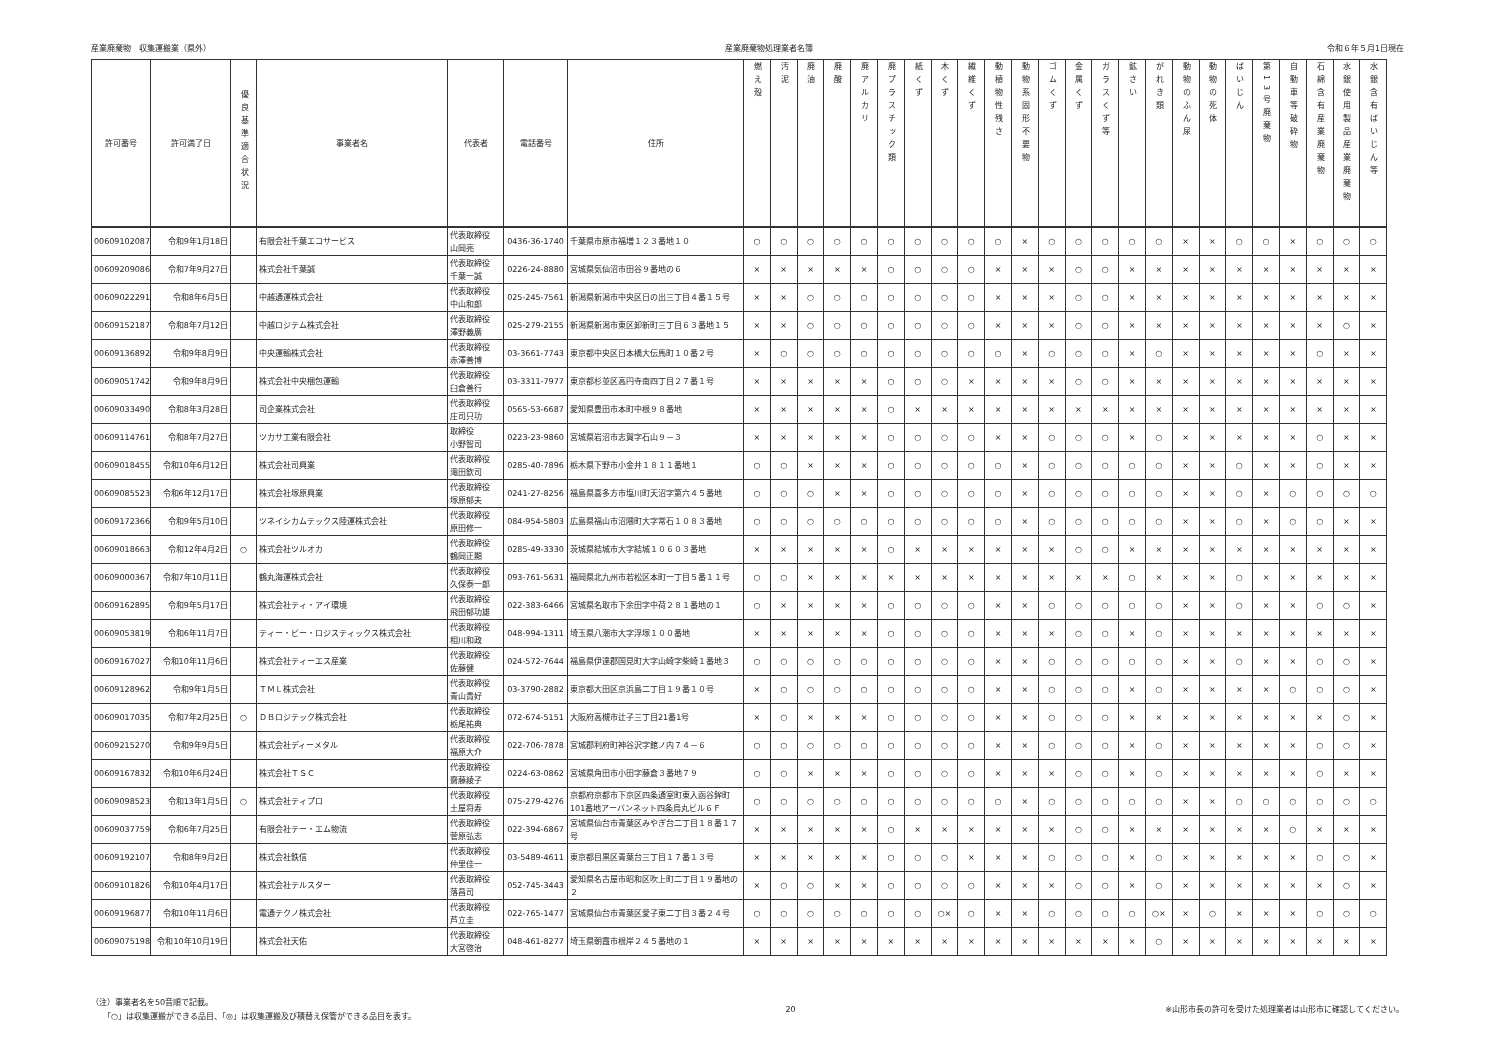産業廃棄物　収集運搬業（県外） 産業廃棄物処理業者名簿 令和６年５月1日現在
| 許可番号 | 許可満了日 | 優良基準適合状況 | 事業者名 | 代表者 | 電話番号 | 住所 | 燃え殻 | 汚泥 | 廃油 | 廃酸 | 廃アルカリ | 廃プラスチック類 | 紙くず | 木くず | 繊維くず | 動植物性残さ | 動物系固形不要物 | ゴムくず | 金属くず | ガラスくず等 | 鉱さい | がれき類 | 動物のふん尿 | 動物の死体 | ばいじん | 第13号廃棄物 | 自動車等破砕物 | 石綿含有産業廃棄物 | 水銀使用製品産業廃棄物 | 水銀含有ばいじん等 |
| --- | --- | --- | --- | --- | --- | --- | --- | --- | --- | --- | --- | --- | --- | --- | --- | --- | --- | --- | --- | --- | --- | --- | --- | --- | --- | --- | --- | --- | --- | --- |
| 00609102087 | 令和9年1月18日 | | 有限会社千葉エコサービス | 代表取締役 山岡亮 | 0436-36-1740 | 千葉県市原市福増１２３番地１０ | ○ | ○ | ○ | ○ | ○ | ○ | ○ | ○ | ○ | ○ | × | ○ | ○ | ○ | ○ | ○ | × | × | ○ | ○ | × | ○ | ○ | ○ |
| 00609209086 | 令和7年9月27日 | | 株式会社千葉誠 | 代表取締役 千葉一誠 | 0226-24-8880 | 宮城県気仙沼市田谷９番地の６ | × | × | × | × | × | ○ | ○ | ○ | ○ | × | × | × | ○ | ○ | × | × | × | × | × | × | × | × | × | × |
| 00609022291 | 令和8年6月5日 | | 中越通運株式会社 | 代表取締役 中山和郎 | 025-245-7561 | 新潟県新潟市中央区日の出三丁目４番１５号 | × | × | ○ | ○ | ○ | ○ | ○ | ○ | ○ | × | × | × | ○ | ○ | × | × | × | × | × | × | × | × | × | × |
| 00609152187 | 令和8年7月12日 | | 中越ロジテム株式会社 | 代表取締役 澤野義廣 | 025-279-2155 | 新潟県新潟市東区卸新町三丁目６３番地１５ | × | × | ○ | ○ | ○ | ○ | ○ | ○ | ○ | × | × | × | ○ | ○ | × | × | × | × | × | × | × | × | ○ | × |
| 00609136892 | 令和9年8月9日 | | 中央運輸株式会社 | 代表取締役 赤澤善博 | 03-3661-7743 | 東京都中央区日本橋大伝馬町１０番２号 | × | ○ | ○ | ○ | ○ | ○ | ○ | ○ | ○ | ○ | × | ○ | ○ | ○ | × | ○ | × | × | × | × | × | ○ | × | × |
| 00609051742 | 令和9年8月9日 | | 株式会社中央梱包運輸 | 代表取締役 臼倉善行 | 03-3311-7977 | 東京都杉並区高円寺南四丁目２７番１号 | × | × | × | × | × | ○ | ○ | ○ | × | × | × | × | ○ | ○ | × | × | × | × | × | × | × | × | × | × |
| 00609033490 | 令和8年3月28日 | | 司企業株式会社 | 代表取締役 庄司只功 | 0565-53-6687 | 愛知県豊田市本町中根９８番地 | × | × | × | × | × | ○ | × | × | × | × | × | × | × | × | × | × | × | × | × | × | × | × | × | × |
| 00609114761 | 令和8年7月27日 | | ツカサ工業有限会社 | 取締役 小野智司 | 0223-23-9860 | 宮城県岩沼市志賀字石山９－３ | × | × | × | × | × | ○ | ○ | ○ | ○ | × | × | ○ | ○ | ○ | × | ○ | × | × | × | × | × | ○ | × | × |
| 00609018455 | 令和10年6月12日 | | 株式会社司興業 | 代表取締役 滝田欽司 | 0285-40-7896 | 栃木県下野市小金井１８１１番地１ | ○ | ○ | × | × | × | ○ | ○ | ○ | ○ | ○ | × | ○ | ○ | ○ | ○ | ○ | × | × | ○ | × | × | ○ | × | × |
| 00609085523 | 令和6年12月17日 | | 株式会社塚原興業 | 代表取締役 塚原郁夫 | 0241-27-8256 | 福島県喜多方市塩川町天沼字第六４５番地 | ○ | ○ | ○ | × | × | ○ | ○ | ○ | ○ | ○ | × | ○ | ○ | ○ | ○ | ○ | × | × | ○ | × | ○ | ○ | ○ | ○ |
| 00609172366 | 令和9年5月10日 | | ツネイシカムテックス陸運株式会社 | 代表取締役 原田修一 | 084-954-5803 | 広島県福山市沼隈町大字常石１０８３番地 | ○ | ○ | ○ | ○ | ○ | ○ | ○ | ○ | ○ | ○ | × | ○ | ○ | ○ | ○ | ○ | × | × | ○ | × | ○ | ○ | × | × |
| 00609018663 | 令和12年4月2日 | ○ | 株式会社ツルオカ | 代表取締役 鶴岡正顯 | 0285-49-3330 | 茨城県結城市大字結城１０６０３番地 | × | × | × | × | × | ○ | × | × | × | × | × | × | ○ | ○ | × | × | × | × | × | × | × | × | × | × |
| 00609000367 | 令和7年10月11日 | | 鶴丸海運株式会社 | 代表取締役 久保泰一郎 | 093-761-5631 | 福岡県北九州市若松区本町一丁目５番１１号 | ○ | ○ | × | × | × | × | × | × | × | × | × | × | × | × | ○ | × | × | × | ○ | × | × | × | × | × |
| 00609162895 | 令和9年5月17日 | | 株式会社ティ・アイ環境 | 代表取締役 飛田郁功雄 | 022-383-6466 | 宮城県名取市下余田字中荷２８１番地の１ | ○ | × | × | × | × | ○ | ○ | ○ | ○ | × | × | ○ | ○ | ○ | ○ | ○ | × | × | ○ | × | × | ○ | ○ | × |
| 00609053819 | 令和6年11月7日 | | ティー・ビー・ロジスティックス株式会社 | 代表取締役 相川和政 | 048-994-1311 | 埼玉県八潮市大字浮塚１００番地 | × | × | × | × | × | ○ | ○ | ○ | ○ | × | × | × | ○ | ○ | × | ○ | × | × | × | × | × | × | × | × |
| 00609167027 | 令和10年11月6日 | | 株式会社ティーエス産業 | 代表取締役 佐藤健 | 024-572-7644 | 福島県伊達郡国見町大字山崎字柴崎１番地３ | ○ | ○ | ○ | ○ | ○ | ○ | ○ | ○ | ○ | × | × | ○ | ○ | ○ | ○ | ○ | × | × | ○ | × | × | ○ | ○ | × |
| 00609128962 | 令和9年1月5日 | | ＴＭＬ株式会社 | 代表取締役 青山貴好 | 03-3790-2882 | 東京都大田区京浜島二丁目１９番１０号 | × | ○ | ○ | ○ | ○ | ○ | ○ | ○ | ○ | × | × | ○ | ○ | ○ | × | ○ | × | × | × | × | ○ | ○ | ○ | × |
| 00609017035 | 令和7年2月25日 | ○ | ＤＢロジテック株式会社 | 代表取締役 栃尾祐典 | 072-674-5151 | 大阪府高槻市辻子三丁目21番1号 | × | ○ | × | × | × | ○ | ○ | ○ | ○ | × | × | ○ | ○ | ○ | × | × | × | × | × | × | × | × | ○ | × |
| 00609215270 | 令和9年9月5日 | | 株式会社ディーメタル | 代表取締役 福原大介 | 022-706-7878 | 宮城郡利府町神谷沢字館ノ内７４－６ | ○ | ○ | ○ | ○ | ○ | ○ | ○ | ○ | ○ | × | × | ○ | ○ | ○ | × | ○ | × | × | × | × | × | ○ | ○ | × |
| 00609167832 | 令和10年6月24日 | | 株式会社ＴＳＣ | 代表取締役 齋藤綾子 | 0224-63-0862 | 宮城県角田市小田字藤倉３番地７９ | ○ | ○ | × | × | × | ○ | ○ | ○ | ○ | × | × | × | ○ | ○ | × | ○ | × | × | × | × | × | ○ | × | × |
| 00609098523 | 令和13年1月5日 | ○ | 株式会社ティプロ | 代表取締役 土屋将寿 | 075-279-4276 | 京都府京都市下京区四条通室町東入函谷鉾町101番地アーバンネット四条烏丸ビル６Ｆ | ○ | ○ | ○ | ○ | ○ | ○ | ○ | ○ | ○ | ○ | × | ○ | ○ | ○ | ○ | ○ | × | × | ○ | ○ | ○ | ○ | ○ | ○ |
| 00609037759 | 令和6年7月25日 | | 有限会社テー・エム物流 | 代表取締役 菅原弘志 | 022-394-6867 | 宮城県仙台市青葉区みやぎ台二丁目１８番１７号 | × | × | × | × | × | ○ | × | × | × | × | × | × | ○ | ○ | × | × | × | × | × | × | ○ | × | × | × |
| 00609192107 | 令和8年9月2日 | | 株式会社鉄信 | 代表取締役 仲里佳一 | 03-5489-4611 | 東京都目黒区青葉台三丁目１７番１３号 | × | × | × | × | × | ○ | ○ | ○ | × | × | × | ○ | ○ | ○ | × | ○ | × | × | × | × | × | ○ | ○ | × |
| 00609101826 | 令和10年4月17日 | | 株式会社テルスター | 代表取締役 落昌司 | 052-745-3443 | 愛知県名古屋市昭和区吹上町二丁目１９番地の２ | × | ○ | ○ | × | × | ○ | ○ | ○ | ○ | × | × | × | ○ | ○ | × | ○ | × | × | × | × | × | × | ○ | × |
| 00609196877 | 令和10年11月6日 | | 電通テクノ株式会社 | 代表取締役 芦立圭 | 022-765-1477 | 宮城県仙台市青葉区愛子東二丁目３番２４号 | ○ | ○ | ○ | ○ | ○ | ○ | ○ | ○× | ○ | × | × | ○ | ○ | ○ | ○ | ○× | × | ○ | × | × | × | ○ | ○ | ○ |
| 00609075198 | 令和10年10月19日 | | 株式会社天佑 | 代表取締役 大宮啓治 | 048-461-8277 | 埼玉県朝霞市根岸２４５番地の１ | × | × | × | × | × | × | × | × | × | × | × | × | × | × | × | ○ | × | × | × | × | × | × | × | × |
（注）事業者名を50音順で記載。
　　「○」は収集運搬ができる品目、「◎」は収集運搬及び積替え保管ができる品目を表す。
20 ※山形市長の許可を受けた処理業者は山形市に確認してください。